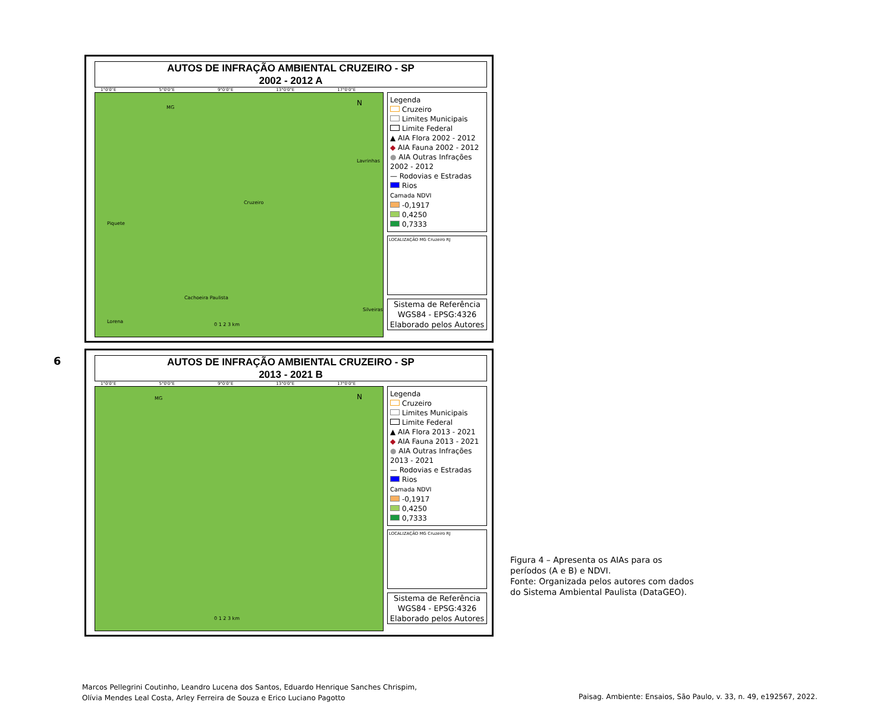AUTOS DE INFRAÇÃO AMBIENTAL CRUZEIRO - SP
2002 - 2012 A
1°0'0"E 5°0'0"E 9°0'0"E 13°0'0"E 17°0'0"E
MG
Piquete
Lavrinhas
Cruzeiro
Cachoeira Paulista
Lorena
Silveiras
0 1 2 3 km
N
Legenda
Cruzeiro
Limites Municipais
Limite Federal
▲ AIA Flora 2002 - 2012
◆ AIA Fauna 2002 - 2012
● AIA Outras Infrações 2002 - 2012
— Rodovias e Estradas
Rios
Camada NDVI
-0,1917
0,4250
0,7333
LOCALIZAÇÃO MG Cruzeiro RJ
Sistema de Referência
WGS84 - EPSG:4326
Elaborado pelos Autores
6
AUTOS DE INFRAÇÃO AMBIENTAL CRUZEIRO - SP
2013 - 2021 B
1°0'0"E 5°0'0"E 9°0'0"E 13°0'0"E 17°0'0"E
MG
0 1 2 3 km
N
Legenda
Cruzeiro
Limites Municipais
Limite Federal
▲ AIA Flora 2013 - 2021
◆ AIA Fauna 2013 - 2021
● AIA Outras Infrações 2013 - 2021
— Rodovias e Estradas
Rios
Camada NDVI
-0,1917
0,4250
0,7333
LOCALIZAÇÃO MG Cruzeiro RJ
Sistema de Referência
WGS84 - EPSG:4326
Elaborado pelos Autores
Figura 4 – Apresenta os AIAs para os
períodos (A e B) e NDVI.
Fonte: Organizada pelos autores com dados
do Sistema Ambiental Paulista (DataGEO).
Marcos Pellegrini Coutinho, Leandro Lucena dos Santos, Eduardo Henrique Sanches Chrispim,
Olívia Mendes Leal Costa, Arley Ferreira de Souza e Erico Luciano Pagotto
Paisag. Ambiente: Ensaios, São Paulo, v. 33, n. 49, e192567, 2022.